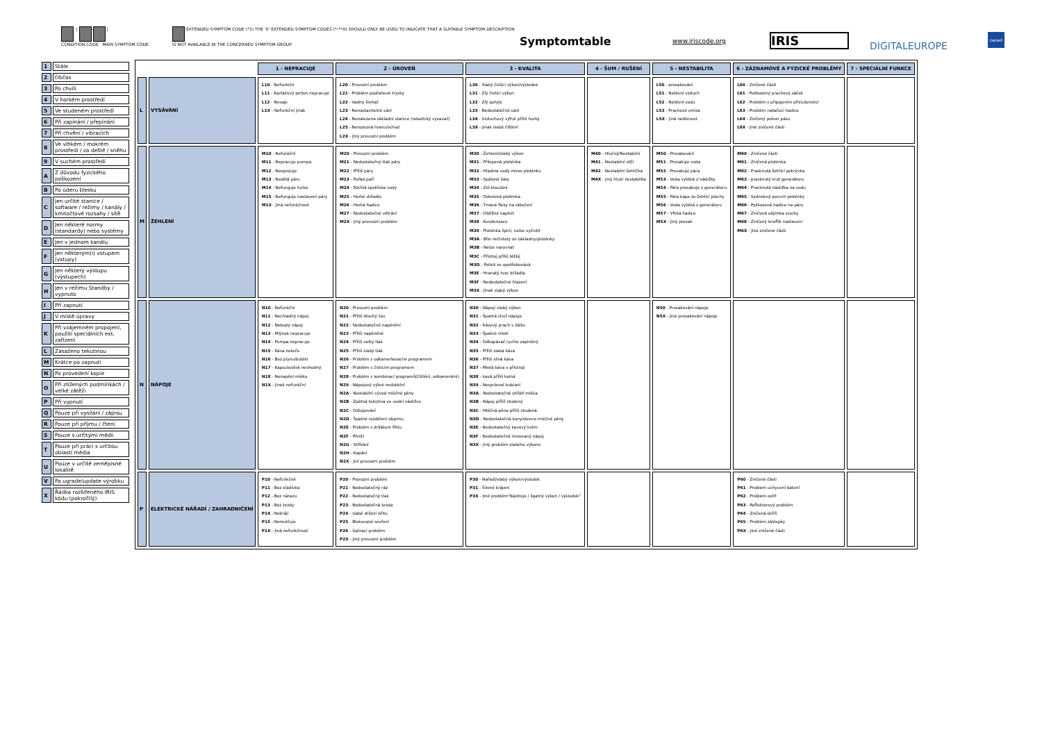| - |
CONDITION CODE MAIN SYMPTOM CODE
EXTENDED SYMPTOM CODE (*1) THE 'X' EXTENDED SYMPTOM CODES (*-**X) SHOULD ONLY BE USED TO INDICATE THAT A SUITABLE SYMPTOM DESCRIPTION IS NOT AVAILABLE IN THE CONCERNED SYMPTOM GROUP
Symptomtable
www.iriscode.org
IRIS
DIGITALEUROPE
ceced
| 1 | Stále |
| 2 | Občas |
| 3 | Po chvíli |
| 4 | V horkém prostředí |
| 5 | Ve studeném prostředí |
| 6 | Při zapínání / přepínání |
| 7 | Při chvění / vibracích |
| 8 | Ve vlhkém / mokrém prostředí / za deště / sněhu |
| 9 | V suchém prostředí |
| A | Z důvodu fyzického poškození |
| B | Po úderu blesku |
| C | Jen určité stanice / software / režimy / kanály / kmitočtové rozsahy / sítě |
| D | Jen některé normy (standardy) nebo systémy |
| E | Jen v jednom kanálu |
| F | Jen některým(i) vstupem (vstupy) |
| G | Jen některý výstupu (výstupech) |
| H | Jen v režimu Standby / vypnuto |
| I | Při zapnutí |
| J | V místě úpravy |
| K | Při vzájemném propojení, použití speciálních ext. zařízení |
| L | Zasaženo tekutinou |
| M | Krátce po zapnutí |
| N | Po provedení kopie |
| O | Při ztížených podmínkách / velké zátěži |
| P | Při vypnutí |
| Q | Pouze při vysílání / zápisu |
| R | Pouze při příjmu / čtení |
| S | Pouze s určitými médii |
| T | Pouze při práci s určitou oblastí média |
| U | Pouze v určité zeměpisné lokalitě |
| V | Po ugrade/update výrobku |
| X | Řádka rozšířeného IRIS kódu (pokročilý) |
| | | 1 - NEPRACUJE | 2 - ÚROVEŇ | 3 - KVALITA | 4 - ŠUM / RUŠENÍ | 5 - NESTABILITA | 6 - ZÁZNAMOVÉ A FYZICKÉ PROBLÉMY | 7 - SPECIÁLNÍ FUNKCE |
| L | VYSÁVÁNÍ | L10 - Nefunkční L11 - Kartáčový pohon nepracuje L12 - Nesaje L1X - Nefunkční jinak | L20 - Provozní problém L21 - Problém podlahové trysky L22 - Vadný šlehač L23 - Nenastavitelné sání L24 - Nenalezena základní stanice (robotický vysavač) L25 - Nerozezná hranu/schod L2X - Jiný provozní problém | L30 - Slabý čisticí výkon/výsledek L31 - Zlý čisticí výkon L32 - Zlý pohyb L33 - Nedostatečné sání L34 - Vzduchový výfuk příliš horký L3X - Jinak slabé čištění | | L50 - prosakování L51 - Netěsní vzduch L52 - Netěsní vodu L53 - Prachové emise L5X - Jiná netěsnost | L60 - Zničené části L61 - Poškozený prachový sáček L62 - Problém s připojením příslušenství L63 - Problém natačecí hadice L64 - Zničený pohon pásu L6X - Jiné zničené části | |
| M | ŽEHLENÍ | M10 - Nefunkční M11 - Nepracuje pumpa M12 - Nesprejuje M13 - Nedělá páru M14 - Nefunguje turbo M15 - Nefunguje nastavení páry M1X - Jiná nefunkčnost | M20 - Provozní problém M21 - Nedostatečný tlak páry M22 - Příliš páry M23 - Pořád paří M24 - Rzchlá spotřeba vody M25 - Horké držadlo M26 - Horká hadice M27 - Nedostatečné větrání M2X - Jiný provozní problém | M30 - Žehlení/slabý výkon M31 - Přilepená ploténka M32 - Hladina vody mimo ploténku M33 - Spálené šaty M34 - Zlé klouzání M35 - Odrolená ploténka M36 - Tmavé fleky na oblečení M37 - Obtížné naplnit M38 - Kondenzace M39 - Ploténka špiní, nelze vyčistit M3A - Bíle nečistoty ze základny/ploténky M3B - Nelze narovnat M3C - Přístroj příliš těžký M3D - Potisk se opotřebovává M3E - Hranatý tvar držadla M3F - Nedostatečné hlazení M3X - Jinak slabý výkon | M40 - Hlučný/Nestabilní M41 - Nestabilní stůl M42 - Nestabilní žehlička M4X - jiný hluk/ nestabilita | M50 - Prosakování M51 - Prosakuje voda M52 - Prosakuje pára M53 - Voda vytéká z nádržky M54 - Pára prosakuje z generátoru M55 - Pára kape ze žehlící plochy M56 - Voda vytéká z generátoru M57 - Vlhká hadice M5X - Jiný prosak | M60 - Zničené části M61 - Zničená ploténka M62 - Prasknutá žehlící pokrývka M63 - prasknutý kryt generátoru M64 - Pracknutá nádržka na vodu M65 - Vydrolený povrch ploténky M66 - Poškozená hadice na páru M67 - Zničená objímka svorky M68 - Zničený knoflík nastavení M6X - Jiné zničené části | |
| N | NÁPOJE | N10 - Nefunkční N11 - Nechladný nápoj N12 - Neteplý nápoj N13 - Mlýnek nepracuje N14 - Pumpa nepracuje N15 - Káva neteče N16 - Bez plynu/bublin N17 - Kapsule/disk nevhodný N18 - Nenapění mléko N1X - Jinak nefunkční | N20 - Provozní problém N21 - Příliš dlouhý čas N22 - Nedostatečné napěnění N23 - Příliš napěněné N24 - Příliš velký tlak N25 - Příliš slabý tlak N26 - Problém s odkameňovacím programem N27 - Problém s čisticím programem N28 - Problém s kombinací programů(čištění, odkamenění) N29 - Nápojový výtok nestabilní N2A - Nestabilní vývod mléčné pěny N2B - Zpětná tekutina ve vodní nádržce N2C - Odlupování N2D - Špatné rozdělení objemu N2E - Problém s držákem filtru N2F - Přelití N2G - Stříkání N2H - Kapání N2X - Jiní provozní problém | N30 - Nápoj/ slabý výkon N31 - Špatná chuť nápoje N32 - Kávový prach v šálku N33 - Špatné mletí N34 - Odkapávač rychle zaplněný N35 - Příliš slabá káva N36 - Příliš silná káva N37 - Mletá káva v přístroji N38 - kavá příliš kalná N39 - Nesprávné bublaní N3A - Nedostatečně ohřátí mléka N3B - Nápoj příliš studený N3C - Mléčná pěna příliš studená N3D - Nedostatečná konyistence mléčné pěny N3E - Nedostatečný kavový krém N3F - Nedostatečně mixovaný nápoj N3X - Jiný problém slabého výkonu | | N50 - Prosakování nápoje N5X - Jiné prosakování nápoje | | |
| P | ELEKTRICKÉ NÁŘADÍ / ZAHRADNIČENÍ | P10 - Nefunkčné P11 - Bez kladívka P12 - Bez nárazu P13 - Bez brzdy P14 - Nekrájí P15 - Nemulčuje P1X - Jiná nefunkčnost | P20 - Provozní problém P21 - Nedostatečný ráz P22 - Nedostatečný tlak P23 - Nedostatečná brzda P24 - slabé držení břitu P25 - Blokované sevření P26 - Upínací problém P2X - Jiný provozní problém | P30 - Nařadí/slabý výkon/výsledek P31 - Šikmé krájení P3X - Jiné problém"Nástroje / špatný výkon / výsledek" | | | P60 - Zničené části P61 - Problém uchycení baterií P62 - Problém ostří P63 - Reflektorový problém P64 - Zničená skříň P65 - Problém záklopky P6X - Jiné zničené části | |